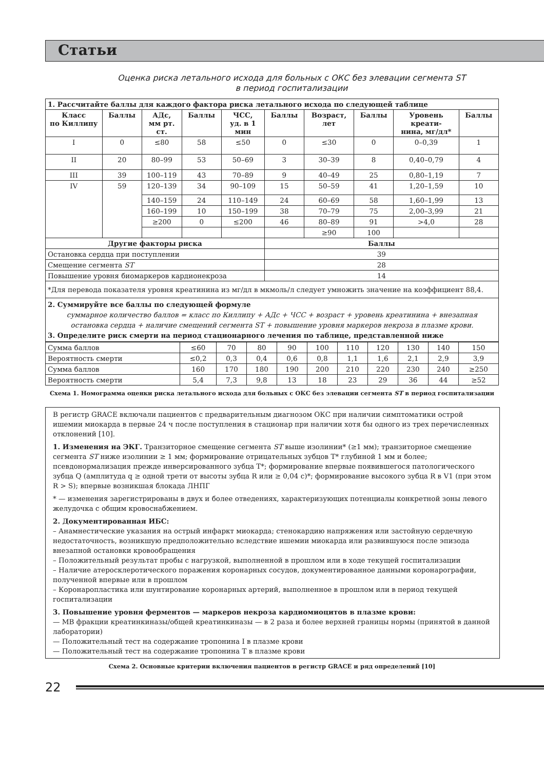Статьи
Оценка риска летального исхода для больных с ОКС без элевации сегмента ST
в период госпитализации
| 1. Рассчитайте баллы для каждого фактора риска летального исхода по следующей таблице | | | | | | | | | |
| --- | --- | --- | --- | --- | --- | --- | --- | --- | --- |
| Класс по Киллипу | Баллы | АДс, мм рт. ст. | Баллы | ЧСС, уд. в 1 мин | Баллы | Возраст, лет | Баллы | Уровень креати- нина, мг/дл* | Баллы |
| I | 0 | ≤80 | 58 | ≤50 | 0 | ≤30 | 0 | 0–0,39 | 1 |
| II | 20 | 80–99 | 53 | 50–69 | 3 | 30–39 | 8 | 0,40–0,79 | 4 |
| III | 39 | 100–119 | 43 | 70–89 | 9 | 40–49 | 25 | 0,80–1,19 | 7 |
| IV | 59 | 120–139 | 34 | 90–109 | 15 | 50–59 | 41 | 1,20–1,59 | 10 |
| | | 140–159 | 24 | 110–149 | 24 | 60–69 | 58 | 1,60–1,99 | 13 |
| | | 160–199 | 10 | 150–199 | 38 | 70–79 | 75 | 2,00–3,99 | 21 |
| | | ≥200 | 0 | ≤200 | 46 | 80–89 | 91 | >4,0 | 28 |
| | | | | | | ≥90 | 100 | | |
| Другие факторы риска | | | | | Баллы | | | | |
| Остановка сердца при поступлении | | | | | 39 | | | | |
| Смещение сегмента ST | | | | | 28 | | | | |
| Повышение уровня биомаркеров кардионекроза | | | | | 14 | | | | |
| *Для перевода показателя уровня креатинина из мг/дл в мкмоль/л следует умножить значение на коэффициент 88,4. | | | | | | | | | |
| 2. Суммируйте все баллы по следующей формуле суммарное количество баллов = класс по Киллипу + АДс + ЧСС + возраст + уровень креатинина + внезапная остановка сердца + наличие смещений сегмента ST + повышение уровня маркеров некроза в плазме крови. 3. Определите риск смерти на период стационарного лечения по таблице, представленной ниже | | | | | | | | | |
| Сумма баллов | ≤60 | 70 | 80 | 90 | 100 | 110 | 120 | 130 | 140 | 150 |
| Вероятность смерти | ≤0,2 | 0,3 | 0,4 | 0,6 | 0,8 | 1,1 | 1,6 | 2,1 | 2,9 | 3,9 |
| Сумма баллов | 160 | 170 | 180 | 190 | 200 | 210 | 220 | 230 | 240 | ≥250 |
| Вероятность смерти | 5,4 | 7,3 | 9,8 | 13 | 18 | 23 | 29 | 36 | 44 | ≥52 |
Схема 1. Номограмма оценки риска летального исхода для больных с ОКС без элевации сегмента ST в период госпитализации
В регистр GRACE включали пациентов с предварительным диагнозом ОКС при наличии симптоматики острой ишемии миокарда в первые 24 ч после поступления в стационар при наличии хотя бы одного из трех перечисленных отклонений [10].
1. Изменения на ЭКГ. Транзиторное смещение сегмента ST выше изолинии* (≥1 мм); транзиторное смещение сегмента ST ниже изолинии ≥ 1 мм; формирование отрицательных зубцов T* глубиной 1 мм и более; псевдонормализация прежде инверсированного зубца T*; формирование впервые появившегося патологического зубца Q (амплитуда q ≥ одной трети от высоты зубца R или ≥ 0,04 с)*; формирование высокого зубца R в V1 (при этом R > S); впервые возникшая блокада ЛНПГ
* — изменения зарегистрированы в двух и более отведениях, характеризующих потенциалы конкретной зоны левого желудочка с общим кровоснабжением.
2. Документированная ИБС:
– Анамнестические указания на острый инфаркт миокарда; стенокардию напряжения или застойную сердечную недостаточность, возникшую предположительно вследствие ишемии миокарда или развившуюся после эпизода внезапной остановки кровообращения
– Положительный результат пробы с нагрузкой, выполненной в прошлом или в ходе текущей госпитализации
– Наличие атеросклеротического поражения коронарных сосудов, документированное данными коронарографии, полученной впервые или в прошлом
– Коронаропластика или шунтирование коронарных артерий, выполненное в прошлом или в период текущей госпитализации
3. Повышение уровня ферментов — маркеров некроза кардиомиоцитов в плазме крови:
— MB фракции креатинкиназы/общей креатинкиназы — в 2 раза и более верхней границы нормы (принятой в данной лаборатории)
— Положительный тест на содержание тропонина I в плазме крови
— Положительный тест на содержание тропонина T в плазме крови
Схема 2. Основные критерии включения пациентов в регистр GRACE и ряд определений [10]
22